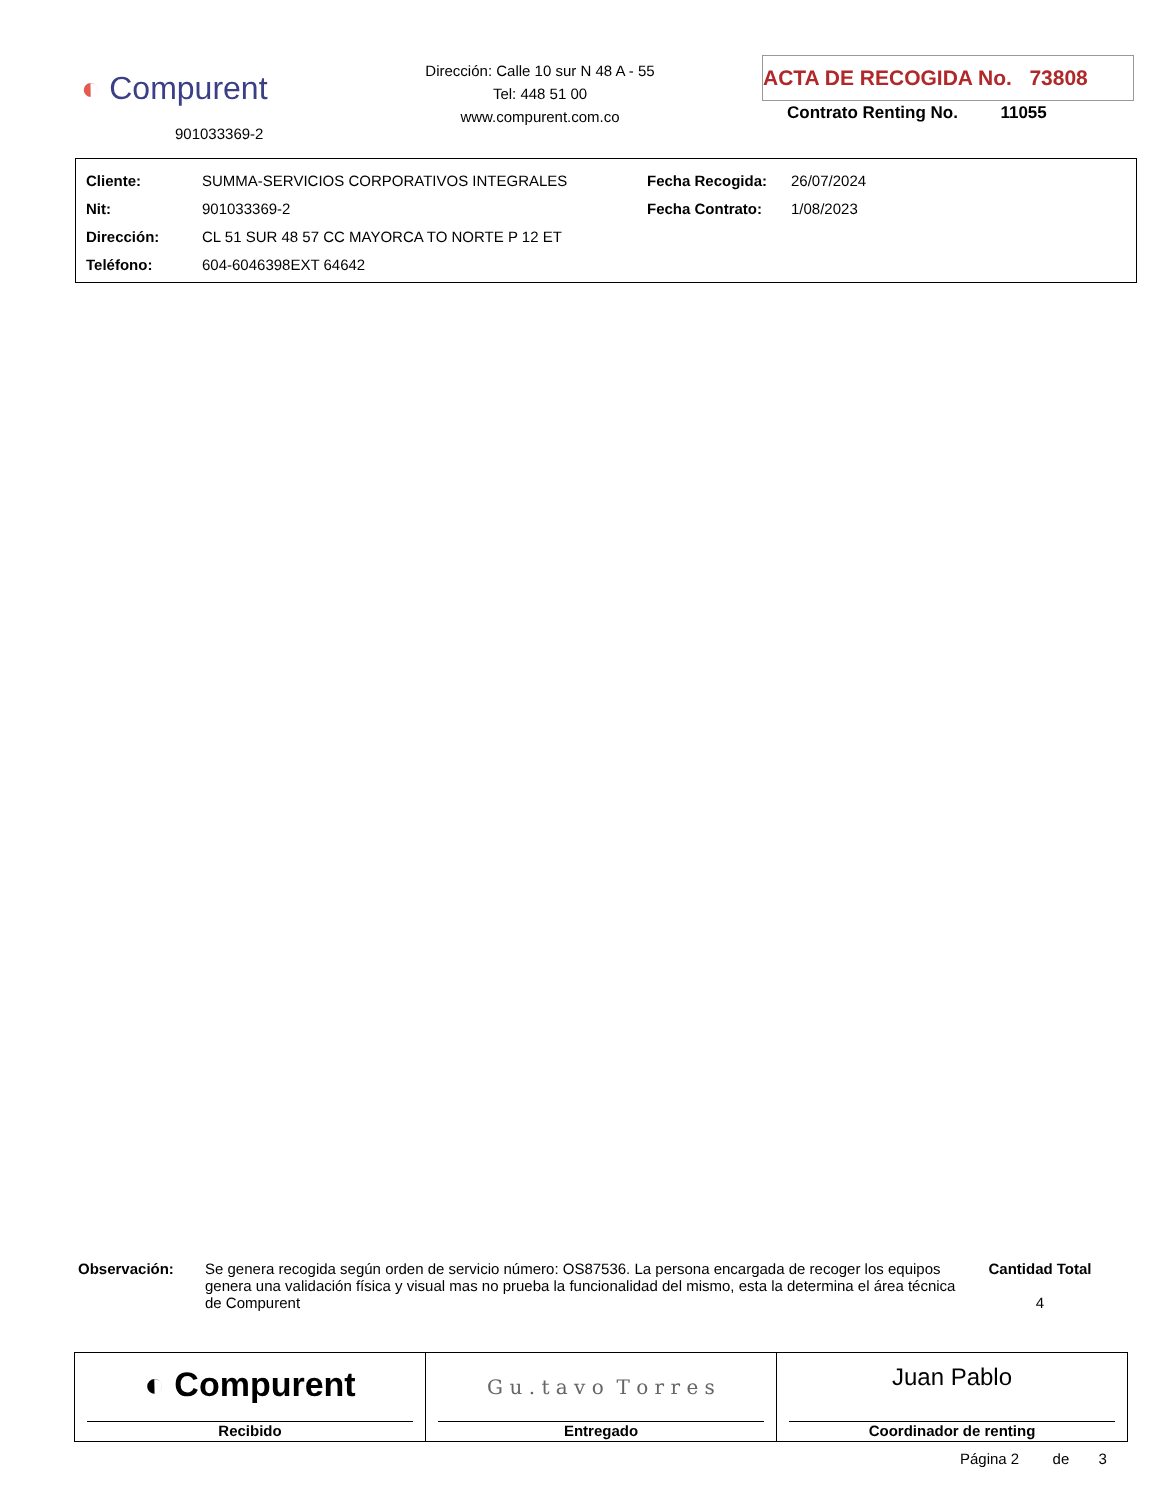◐ Compurent
901033369-2
Dirección: Calle 10 sur N 48 A - 55
Tel: 448 51 00
www.compurent.com.co
ACTA DE RECOGIDA No. 73808
Contrato Renting No. 11055
| Cliente: | SUMMA-SERVICIOS CORPORATIVOS INTEGRALES | Fecha Recogida: | 26/07/2024 |
| Nit: | 901033369-2 | Fecha Contrato: | 1/08/2023 |
| Dirección: | CL 51 SUR 48 57 CC MAYORCA TO NORTE P 12 ET | | |
| Teléfono: | 604-6046398EXT 64642 | | |
Observación: Se genera recogida según orden de servicio número: OS87536. La persona encargada de recoger los equipos genera una validación física y visual mas no prueba la funcionalidad del mismo, esta la determina el área técnica de Compurent
Cantidad Total
4
◐ Compurent
Recibido
G u . t a v o T o r r e s
Entregado
Juan Pablo
Coordinador de renting
Página 2 de 3